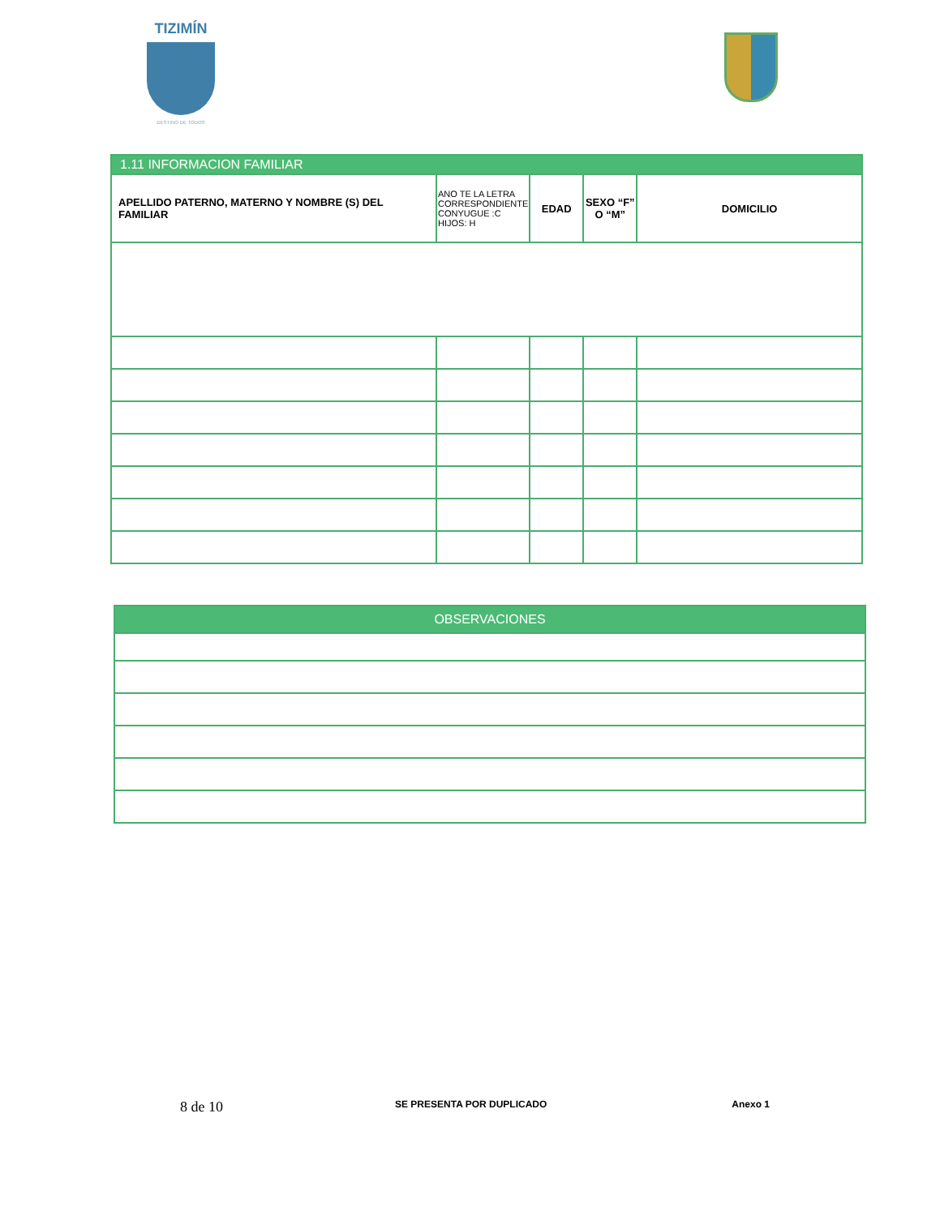TIZIMÍN
DESTINO DE TODOS
| 1.11 INFORMACION FAMILIAR | | | | |
| --- | --- | --- | --- | --- |
| APELLIDO PATERNO, MATERNO Y NOMBRE (S) DEL FAMILIAR | ANO TE LA LETRA CORRESPONDIENTE CONYUGUE :C HIJOS: H | EDAD | SEXO “F” O “M” | DOMICILIO |
| OBSERVACIONES |
| --- |
8 de 10 SE PRESENTA POR DUPLICADO Anexo 1